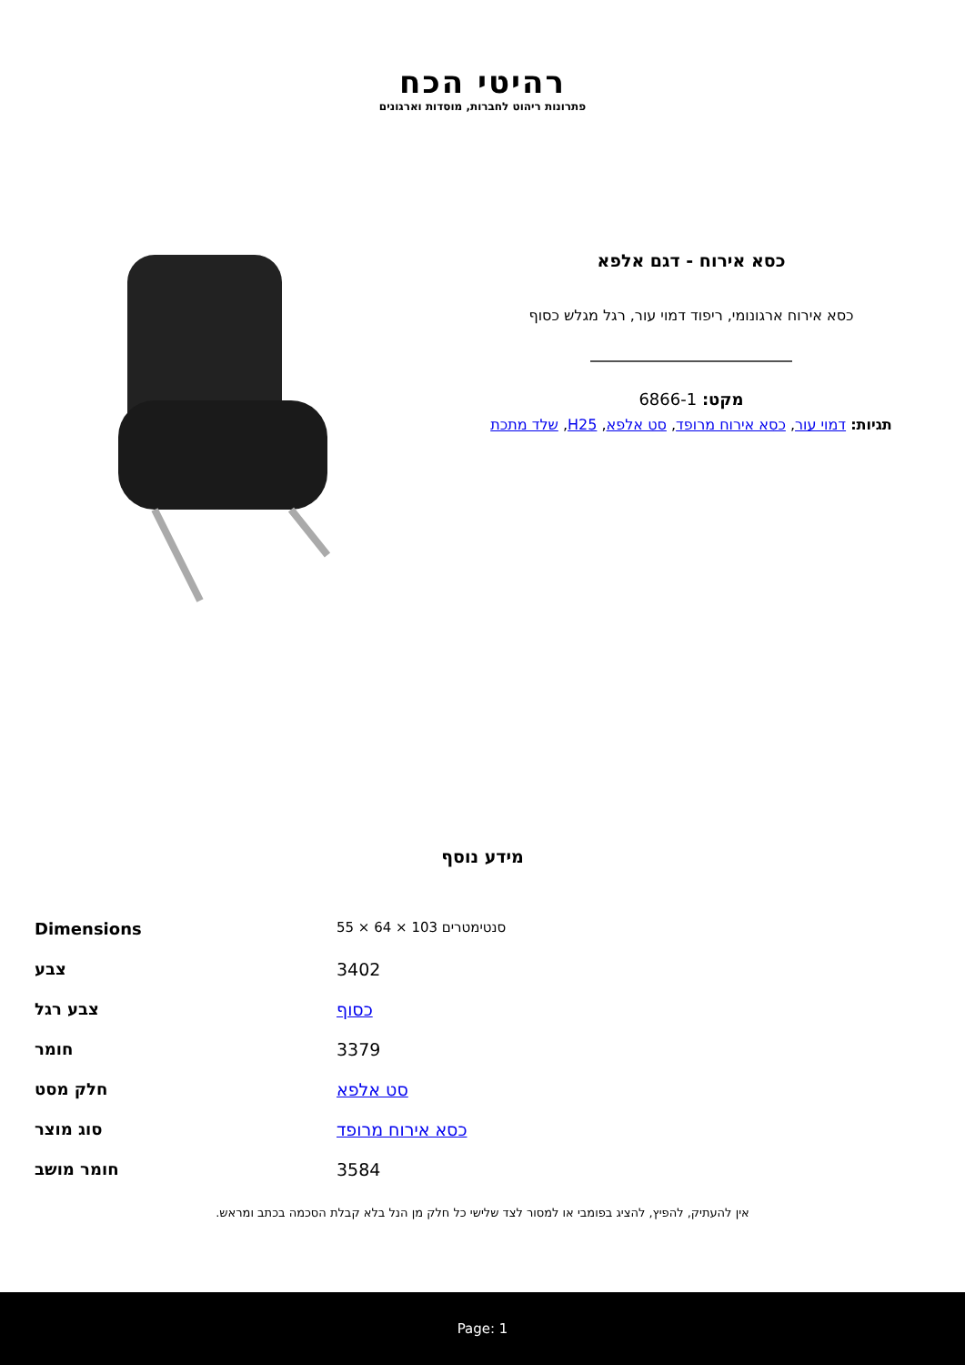רהיטי הכח
פתרונות ריהוט לחברות, מוסדות וארגונים
כסא אירוח - דגם אלפא
כסא אירוח ארגונומי, ריפוד דמוי עור, רגל מגלש כסוף
מקט: 6866-1
תגיות: דמוי עור, כסא אירוח מרופד, סט אלפא, H25, שלד מתכת
מידע נוסף
| Dimensions | סנטימטרים 103 × 64 × 55 |
| צבע | 3402 |
| צבע רגל | כסוף |
| חומר | 3379 |
| חלק מסט | סט אלפא |
| סוג מוצר | כסא אירוח מרופד |
| חומר מושב | 3584 |
אין להעתיק, להפיץ, להציג בפומבי או למסור לצד שלישי כל חלק מן הנל בלא קבלת הסכמה בכתב ומראש.
Page: 1